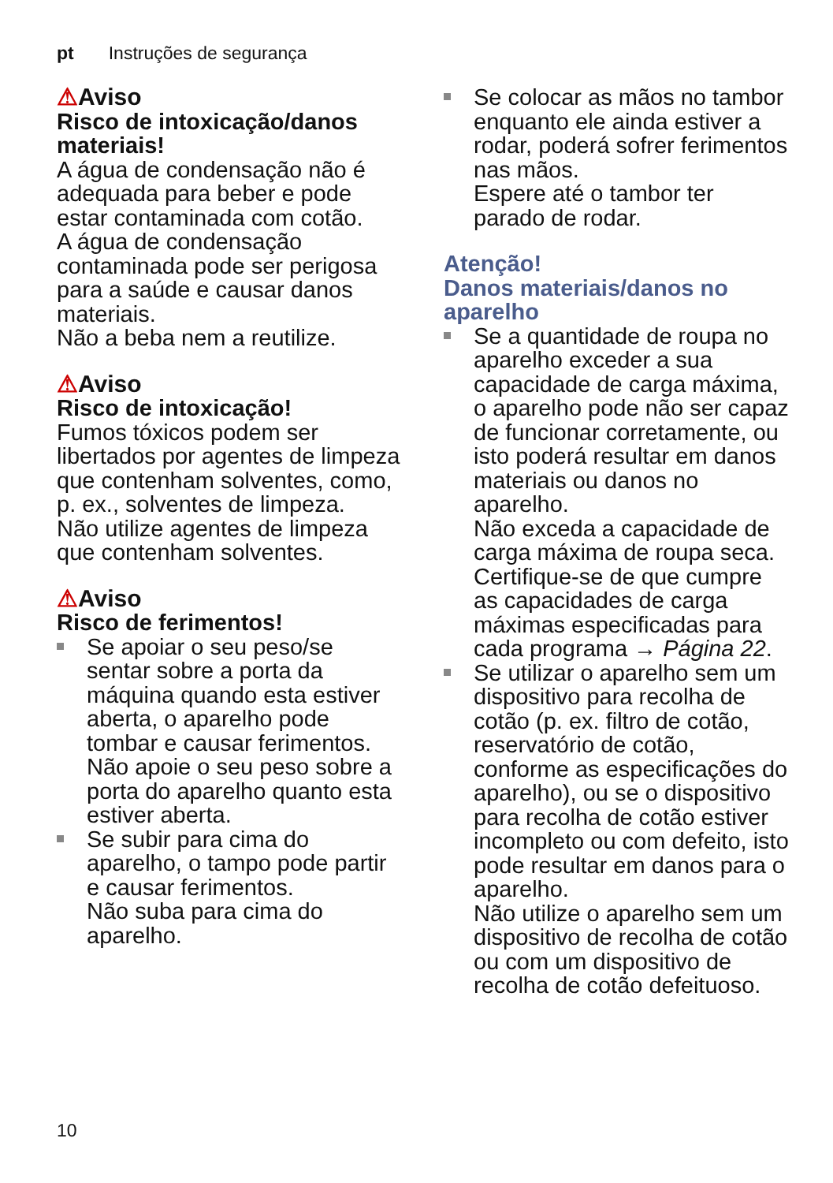pt Instruções de segurança
⚠Aviso
Risco de intoxicação/danos materiais!
A água de condensação não é adequada para beber e pode estar contaminada com cotão.
A água de condensação contaminada pode ser perigosa para a saúde e causar danos materiais.
Não a beba nem a reutilize.
⚠Aviso
Risco de intoxicação!
Fumos tóxicos podem ser libertados por agentes de limpeza que contenham solventes, como, p. ex., solventes de limpeza.
Não utilize agentes de limpeza que contenham solventes.
⚠Aviso
Risco de ferimentos!
Se apoiar o seu peso/se sentar sobre a porta da máquina quando esta estiver aberta, o aparelho pode tombar e causar ferimentos.
Não apoie o seu peso sobre a porta do aparelho quanto esta estiver aberta.
Se subir para cima do aparelho, o tampo pode partir e causar ferimentos.
Não suba para cima do aparelho.
Se colocar as mãos no tambor enquanto ele ainda estiver a rodar, poderá sofrer ferimentos nas mãos.
Espere até o tambor ter parado de rodar.
Atenção!
Danos materiais/danos no aparelho
Se a quantidade de roupa no aparelho exceder a sua capacidade de carga máxima, o aparelho pode não ser capaz de funcionar corretamente, ou isto poderá resultar em danos materiais ou danos no aparelho.
Não exceda a capacidade de carga máxima de roupa seca. Certifique-se de que cumpre as capacidades de carga máximas especificadas para cada programa → Página 22.
Se utilizar o aparelho sem um dispositivo para recolha de cotão (p. ex. filtro de cotão, reservatório de cotão, conforme as especificações do aparelho), ou se o dispositivo para recolha de cotão estiver incompleto ou com defeito, isto pode resultar em danos para o aparelho.
Não utilize o aparelho sem um dispositivo de recolha de cotão ou com um dispositivo de recolha de cotão defeituoso.
10